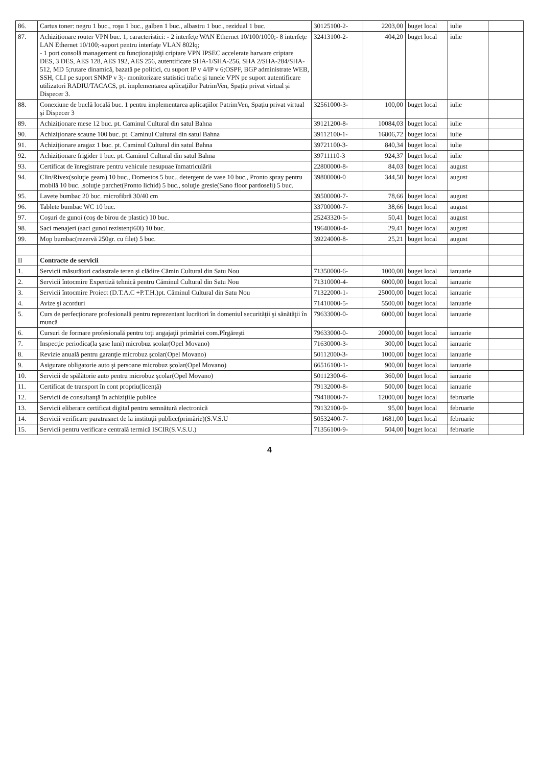| 86. | Cartus toner: negru 1 buc., roşu 1 buc., galben 1 buc., albastru 1 buc., rezidual 1 buc. | 30125100-2- | 2203,00 | buget local | iulie | |
| 87. | Achiziţionare router VPN buc. 1, caracteristici: - 2 interfeţe WAN Ethernet 10/100/1000;- 8 interfeţe LAN Ethernet 10/100;-suport pentru interfaţe VLAN 802lq; - 1 port consolă management cu funcţionaţităţi criptare VPN IPSEC accelerate harware criptare DES, 3 DES, AES 128, AES 192, AES 256, autentificare SHA-1/SHA-256, SHA 2/SHA-284/SHA-512, MD 5;rutare dinamică, bazată pe politici, cu suport IP v 4/IP v 6;OSPF, BGP administrate WEB, SSH, CLI pe suport SNMP v 3;- monitorizare statistici trafic şi tunele VPN pe suport autentificare utilizatori RADIU/TACACS, pt. implementarea aplicaţiilor PatrimVen, Spaţiu privat virtual şi Dispecer 3. | 32413100-2- | 404,20 | buget local | iulie | |
| 88. | Conexiune de buclă locală buc. 1 pentru implementarea aplicaţiilor PatrimVen, Spaţiu privat virtual şi Dispecer 3 | 32561000-3- | 100,00 | buget local | iulie | |
| 89. | Achiziţionare mese 12 buc. pt. Caminul Cultural din satul Bahna | 39121200-8- | 10084,03 | buget local | iulie | |
| 90. | Achiziţionare scaune 100 buc. pt. Caminul Cultural din satul Bahna | 39112100-1- | 16806,72 | buget local | iulie | |
| 91. | Achiziţionare aragaz 1 buc. pt. Caminul Cultural din satul Bahna | 39721100-3- | 840,34 | buget local | iulie | |
| 92. | Achiziţionare frigider 1 buc. pt. Caminul Cultural din satul Bahna | 39711110-3 | 924,37 | buget local | iulie | |
| 93. | Certificat de înregistrare pentru vehicule nesupuae înmatriculării | 22800000-8- | 84,03 | buget local | august | |
| 94. | Clin/Rivex(soluţie geam) 10 buc., Domestos 5 buc., detergent de vase 10 buc., Pronto spray pentru mobilă 10 buc. ,soluţie parchet(Pronto lichid) 5 buc., soluţie gresie(Sano floor pardoseli) 5 buc. | 39800000-0 | 344,50 | buget local | august | |
| 95. | Lavete bumbac 20 buc. microfibră 30/40 cm | 39500000-7- | 78,66 | buget local | august | |
| 96. | Tablete bumbac WC 10 buc. | 33700000-7- | 38,66 | buget local | august | |
| 97. | Coşuri de gunoi (coş de birou de plastic) 10 buc. | 25243320-5- | 50,41 | buget local | august | |
| 98. | Saci menajeri (saci gunoi rezistenţi60l) 10 buc. | 19640000-4- | 29,41 | buget local | august | |
| 99. | Mop bumbac(rezervă 250gr. cu filet) 5 buc. | 39224000-8- | 25,21 | buget local | august | |
| II | Contracte de servicii | | | | | |
| 1. | Servicii măsurători cadastrale teren şi clădire Cămin Cultural din Satu Nou | 71350000-6- | 1000,00 | buget local | ianuarie | |
| 2. | Servicii întocmire Expertiză tehnică pentru Căminul Cultural din Satu Nou | 71310000-4- | 6000,00 | buget local | ianuarie | |
| 3. | Servicii întocmire Proiect (D.T.A.C +P.T.H.)pt. Căminul Cultural din Satu Nou | 71322000-1- | 25000,00 | buget local | ianuarie | |
| 4. | Avize şi acorduri | 71410000-5- | 5500,00 | buget local | ianuarie | |
| 5. | Curs de perfecţionare profesională pentru reprezentant lucrători în domeniul securităţii şi sănătăţii în muncă | 79633000-0- | 6000,00 | buget local | ianuarie | |
| 6. | Cursuri de formare profesională pentru toţi angajaţii primăriei com.Pîrgăreşti | 79633000-0- | 20000,00 | buget local | ianuarie | |
| 7. | Inspecţie periodica(la şase luni) microbuz şcolar(Opel Movano) | 71630000-3- | 300,00 | buget local | ianuarie | |
| 8. | Revizie anuală pentru garanţie microbuz şcolar(Opel Movano) | 50112000-3- | 1000,00 | buget local | ianuarie | |
| 9. | Asigurare obligatorie auto şi persoane microbuz şcolar(Opel Movano) | 66516100-1- | 900,00 | buget local | ianuarie | |
| 10. | Servicii de spălătorie auto pentru microbuz şcolar(Opel Movano) | 50112300-6- | 360,00 | buget local | ianuarie | |
| 11. | Certificat de transport în cont propriu(licenţă) | 79132000-8- | 500,00 | buget local | ianuarie | |
| 12. | Servicii de consultanţă în achiziţiile publice | 79418000-7- | 12000,00 | buget local | februarie | |
| 13. | Servicii eliberare certificat digital pentru semnătură electronică | 79132100-9- | 95,00 | buget local | februarie | |
| 14. | Servicii verificare paratrasnet de la instituţii publice(primărie)(S.V.S.U | 50532400-7- | 1681,00 | buget local | februarie | |
| 15. | Servicii pentru verificare centrală termică ISCIR(S.V.S.U.) | 71356100-9- | 504,00 | buget local | februarie | |
4